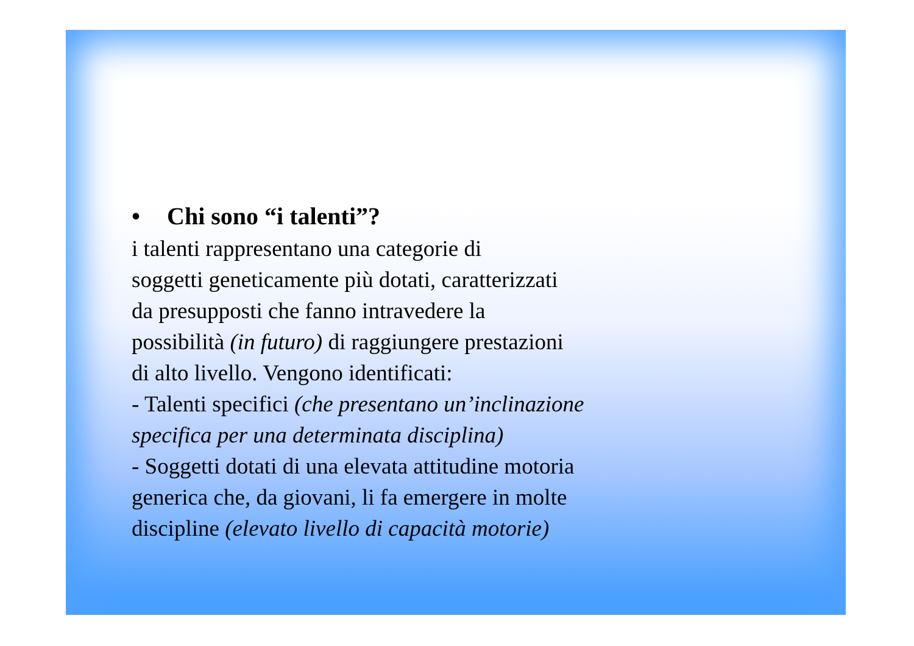• Chi sono “i talenti”?
i talenti rappresentano una categorie di
soggetti geneticamente più dotati, caratterizzati
da presupposti che fanno intravedere la
possibilità (in futuro) di raggiungere prestazioni
di alto livello. Vengono identificati:
- Talenti specifici (che presentano un’inclinazione
specifica per una determinata disciplina)
- Soggetti dotati di una elevata attitudine motoria
generica che, da giovani, li fa emergere in molte
discipline (elevato livello di capacità motorie)